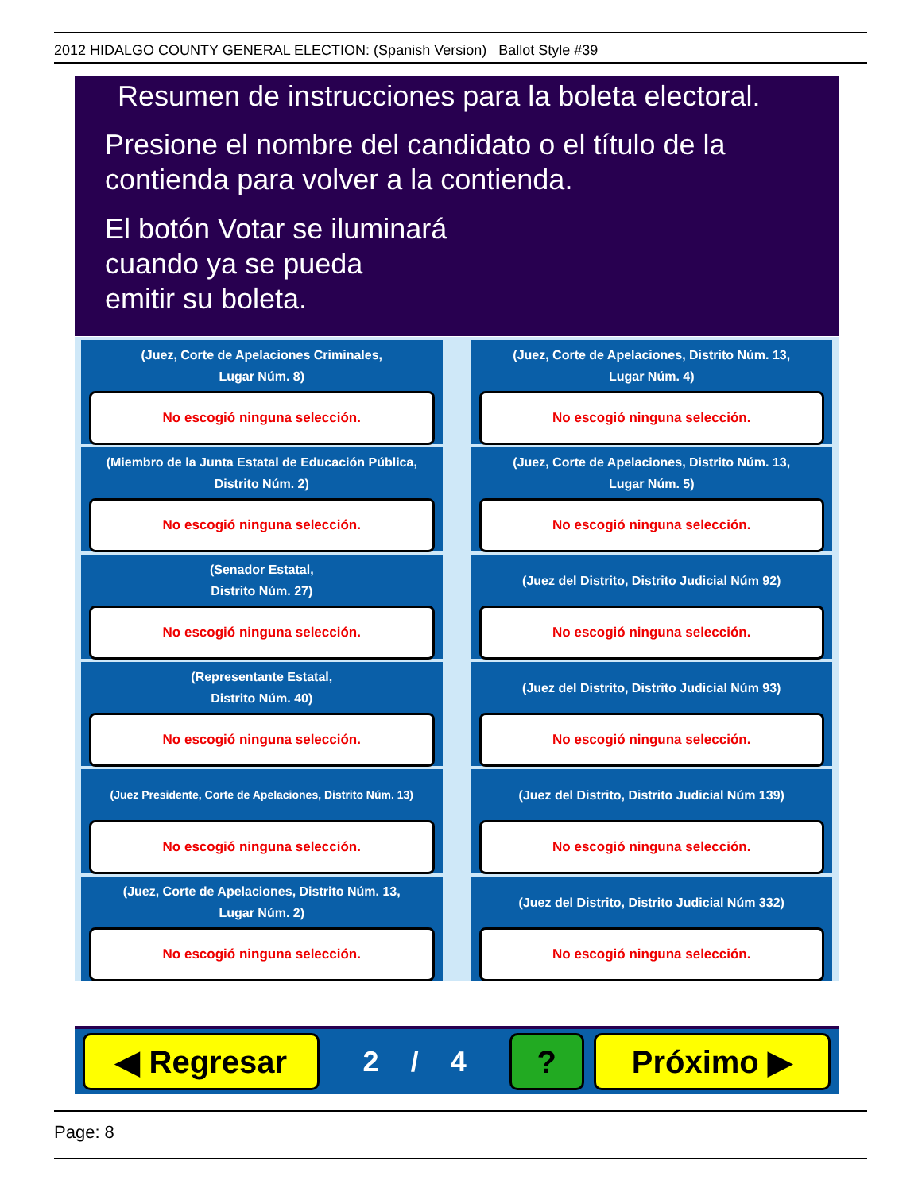2012 HIDALGO COUNTY GENERAL ELECTION: (Spanish Version) Ballot Style #39
Resumen de instrucciones para la boleta electoral.
Presione el nombre del candidato o el título de la contienda para volver a la contienda.
El botón Votar se iluminará
cuando ya se pueda
emitir su boleta.
(Juez, Corte de Apelaciones Criminales,
Lugar Núm. 8)
No escogió ninguna selección.
(Juez, Corte de Apelaciones, Distrito Núm. 13,
Lugar Núm. 4)
No escogió ninguna selección.
(Miembro de la Junta Estatal de Educación Pública,
Distrito Núm. 2)
No escogió ninguna selección.
(Juez, Corte de Apelaciones, Distrito Núm. 13,
Lugar Núm. 5)
No escogió ninguna selección.
(Senador Estatal,
Distrito Núm. 27)
No escogió ninguna selección.
(Juez del Distrito, Distrito Judicial Núm 92)
No escogió ninguna selección.
(Representante Estatal,
Distrito Núm. 40)
No escogió ninguna selección.
(Juez del Distrito, Distrito Judicial Núm 93)
No escogió ninguna selección.
(Juez Presidente, Corte de Apelaciones, Distrito Núm. 13)
No escogió ninguna selección.
(Juez del Distrito, Distrito Judicial Núm 139)
No escogió ninguna selección.
(Juez, Corte de Apelaciones, Distrito Núm. 13,
Lugar Núm. 2)
No escogió ninguna selección.
(Juez del Distrito, Distrito Judicial Núm 332)
No escogió ninguna selección.
◀ Regresar
2 / 4
? Próximo ▶
Page: 8